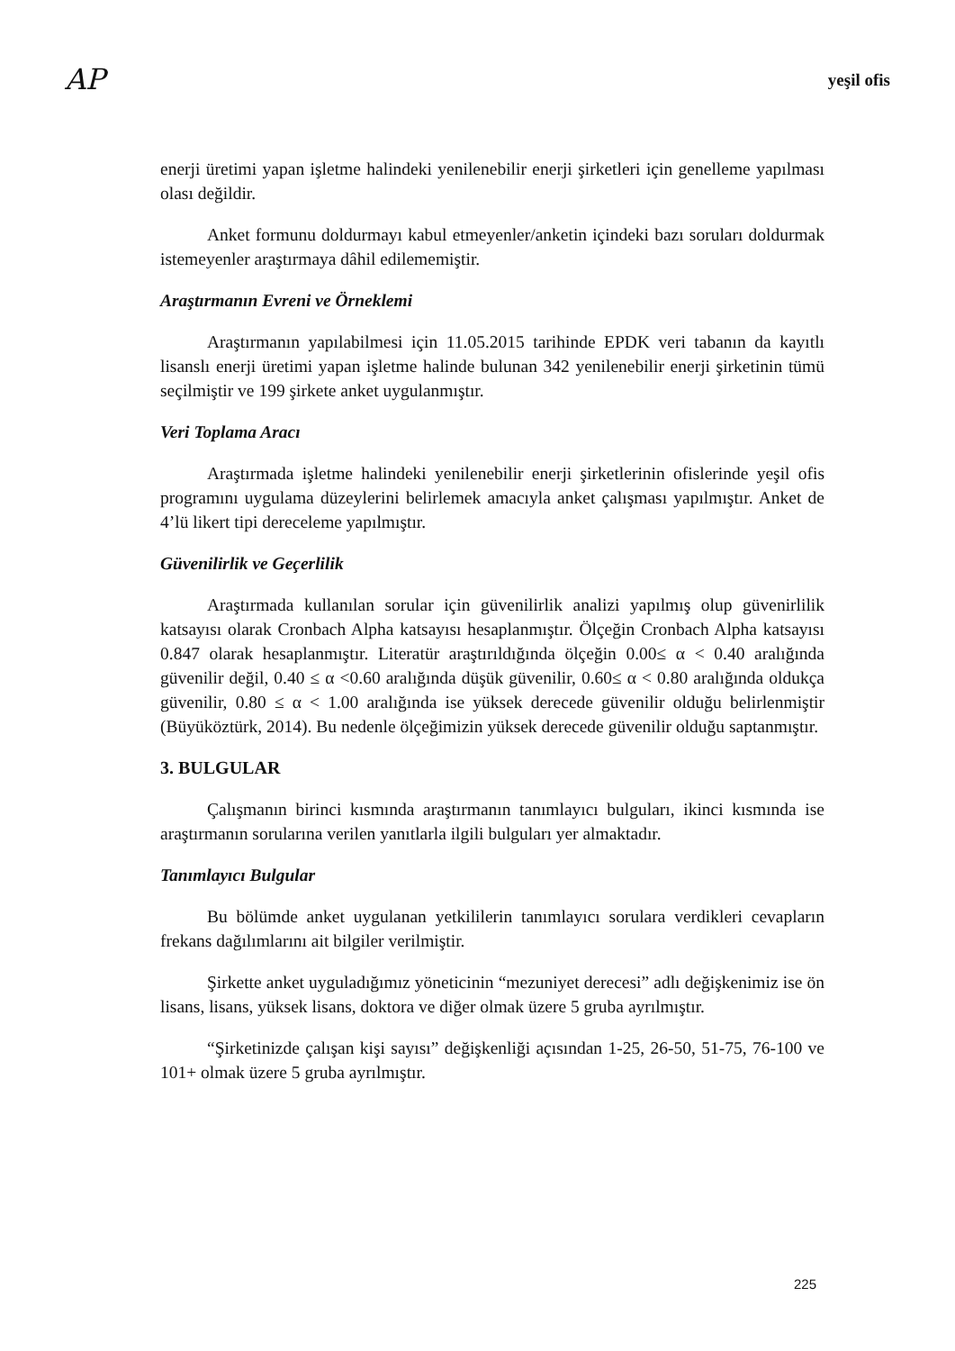AP yeşil ofis
enerji üretimi yapan işletme halindeki yenilenebilir enerji şirketleri için genelleme yapılması olası değildir.
Anket formunu doldurmayı kabul etmeyenler/anketin içindeki bazı soruları doldurmak istemeyenler araştırmaya dâhil edilememiştir.
Araştırmanın Evreni ve Örneklemi
Araştırmanın yapılabilmesi için 11.05.2015 tarihinde EPDK veri tabanın da kayıtlı lisanslı enerji üretimi yapan işletme halinde bulunan 342 yenilenebilir enerji şirketinin tümü seçilmiştir ve 199 şirkete anket uygulanmıştır.
Veri Toplama Aracı
Araştırmada işletme halindeki yenilenebilir enerji şirketlerinin ofislerinde yeşil ofis programını uygulama düzeylerini belirlemek amacıyla anket çalışması yapılmıştır. Anket de 4’lü likert tipi dereceleme yapılmıştır.
Güvenilirlik ve Geçerlilik
Araştırmada kullanılan sorular için güvenilirlik analizi yapılmış olup güvenirlilik katsayısı olarak Cronbach Alpha katsayısı hesaplanmıştır. Ölçeğin Cronbach Alpha katsayısı 0.847 olarak hesaplanmıştır. Literatür araştırıldığında ölçeğin 0.00≤ α < 0.40 aralığında güvenilir değil, 0.40 ≤ α <0.60 aralığında düşük güvenilir, 0.60≤ α < 0.80 aralığında oldukça güvenilir, 0.80 ≤ α < 1.00 aralığında ise yüksek derecede güvenilir olduğu belirlenmiştir (Büyüköztürk, 2014). Bu nedenle ölçeğimizin yüksek derecede güvenilir olduğu saptanmıştır.
3. BULGULAR
Çalışmanın birinci kısmında araştırmanın tanımlayıcı bulguları, ikinci kısmında ise araştırmanın sorularına verilen yanıtlarla ilgili bulguları yer almaktadır.
Tanımlayıcı Bulgular
Bu bölümde anket uygulanan yetkililerin tanımlayıcı sorulara verdikleri cevapların frekans dağılımlarını ait bilgiler verilmiştir.
Şirkette anket uyguladığımız yöneticinin “mezuniyet derecesi” adlı değişkenimiz ise ön lisans, lisans, yüksek lisans, doktora ve diğer olmak üzere 5 gruba ayrılmıştır.
“Şirketinizde çalışan kişi sayısı” değişkenliği açısından 1-25, 26-50, 51-75, 76-100 ve 101+ olmak üzere 5 gruba ayrılmıştır.
225